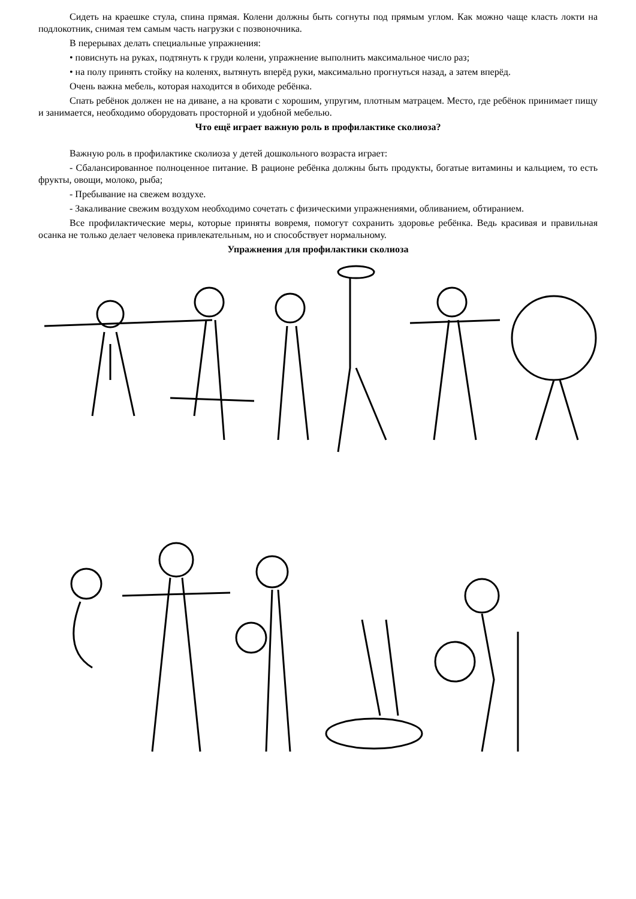Сидеть на краешке стула, спина прямая. Колени должны быть согнуты под прямым углом. Как можно чаще класть локти на подлокотник, снимая тем самым часть нагрузки с позвоночника.
В перерывах делать специальные упражнения:
• повиснуть на руках, подтянуть к груди колени, упражнение выполнить максимальное число раз;
• на полу принять стойку на коленях, вытянуть вперёд руки, максимально прогнуться назад, а затем вперёд.
Очень важна мебель, которая находится в обиходе ребёнка.
Спать ребёнок должен не на диване, а на кровати с хорошим, упругим, плотным матрацем. Место, где ребёнок принимает пищу и занимается, необходимо оборудовать просторной и удобной мебелью.
Что ещё играет важную роль в профилактике сколиоза?
Важную роль в профилактике сколиоза у детей дошкольного возраста играет:
- Сбалансированное полноценное питание. В рационе ребёнка должны быть продукты, богатые витамины и кальцием, то есть фрукты, овощи, молоко, рыба;
- Пребывание на свежем воздухе.
- Закаливание свежим воздухом необходимо сочетать с физическими упражнениями, обливанием, обтиранием.
Все профилактические меры, которые приняты вовремя, помогут сохранить здоровье ребёнка. Ведь красивая и правильная осанка не только делает человека привлекательным, но и способствует нормальному.
Упражнения для профилактики сколиоза